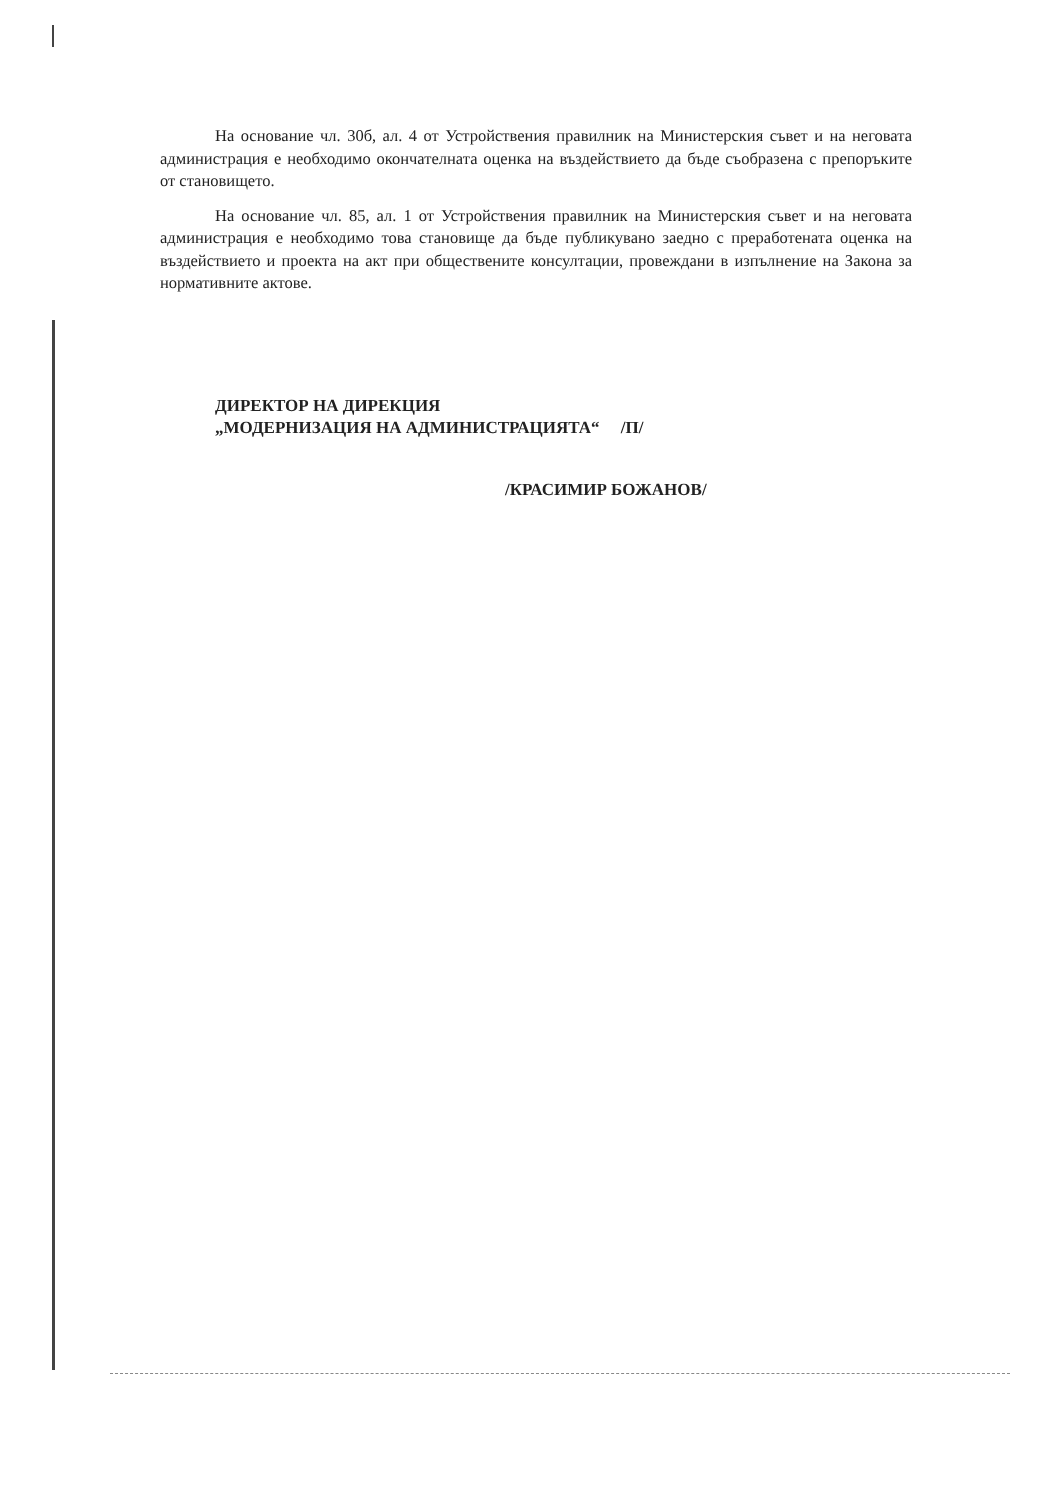На основание чл. 30б, ал. 4 от Устройствения правилник на Министерския съвет и на неговата администрация е необходимо окончателната оценка на въздействието да бъде съобразена с препоръките от становището.
На основание чл. 85, ал. 1 от Устройствения правилник на Министерския съвет и на неговата администрация е необходимо това становище да бъде публикувано заедно с преработената оценка на въздействието и проекта на акт при обществените консултации, провеждани в изпълнение на Закона за нормативните актове.
ДИРЕКТОР НА ДИРЕКЦИЯ
„МОДЕРНИЗАЦИЯ НА АДМИНИСТРАЦИЯТА“ /П/
/КРАСИМИР БОЖАНОВ/